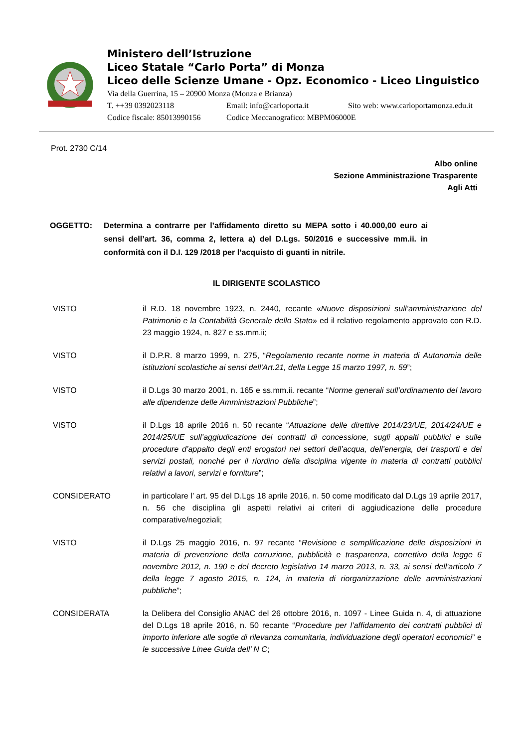Ministero dell’Istruzione
Liceo Statale “Carlo Porta” di Monza
Liceo delle Scienze Umane - Opz. Economico - Liceo Linguistico
Via della Guerrina, 15 – 20900 Monza (Monza e Brianza)
T. ++39 0392023118 Email: info@carloporta.it Sito web: www.carloportamonza.edu.it
Codice fiscale: 85013990156 Codice Meccanografico: MBPM06000E
Prot. 2730 C/14
Albo online
Sezione Amministrazione Trasparente
Agli Atti
OGGETTO: Determina a contrarre per l’affidamento diretto su MEPA sotto i 40.000,00 euro ai sensi dell’art. 36, comma 2, lettera a) del D.Lgs. 50/2016 e successive mm.ii. in conformità con il D.I. 129 /2018 per l’acquisto di guanti in nitrile.
IL DIRIGENTE SCOLASTICO
VISTO il R.D. 18 novembre 1923, n. 2440, recante «Nuove disposizioni sull’amministrazione del Patrimonio e la Contabilità Generale dello Stato» ed il relativo regolamento approvato con R.D. 23 maggio 1924, n. 827 e ss.mm.ii;
VISTO il D.P.R. 8 marzo 1999, n. 275, “Regolamento recante norme in materia di Autonomia delle istituzioni scolastiche ai sensi dell'Art.21, della Legge 15 marzo 1997, n. 59”;
VISTO il D.Lgs 30 marzo 2001, n. 165 e ss.mm.ii. recante “Norme generali sull’ordinamento del lavoro alle dipendenze delle Amministrazioni Pubbliche”;
VISTO il D.Lgs 18 aprile 2016 n. 50 recante “Attuazione delle direttive 2014/23/UE, 2014/24/UE e 2014/25/UE sull’aggiudicazione dei contratti di concessione, sugli appalti pubblici e sulle procedure d’appalto degli enti erogatori nei settori dell’acqua, dell’energia, dei trasporti e dei servizi postali, nonché per il riordino della disciplina vigente in materia di contratti pubblici relativi a lavori, servizi e forniture”;
CONSIDERATO in particolare l’ art. 95 del D.Lgs 18 aprile 2016, n. 50 come modificato dal D.Lgs 19 aprile 2017, n. 56 che disciplina gli aspetti relativi ai criteri di aggiudicazione delle procedure comparative/negoziali;
VISTO il D.Lgs 25 maggio 2016, n. 97 recante “Revisione e semplificazione delle disposizioni in materia di prevenzione della corruzione, pubblicità e trasparenza, correttivo della legge 6 novembre 2012, n. 190 e del decreto legislativo 14 marzo 2013, n. 33, ai sensi dell'articolo 7 della legge 7 agosto 2015, n. 124, in materia di riorganizzazione delle amministrazioni pubbliche”;
CONSIDERATA la Delibera del Consiglio ANAC del 26 ottobre 2016, n. 1097 - Linee Guida n. 4, di attuazione del D.Lgs 18 aprile 2016, n. 50 recante “Procedure per l’affidamento dei contratti pubblici di importo inferiore alle soglie di rilevanza comunitaria, individuazione degli operatori economici” e le successive Linee Guida dell’ N C;